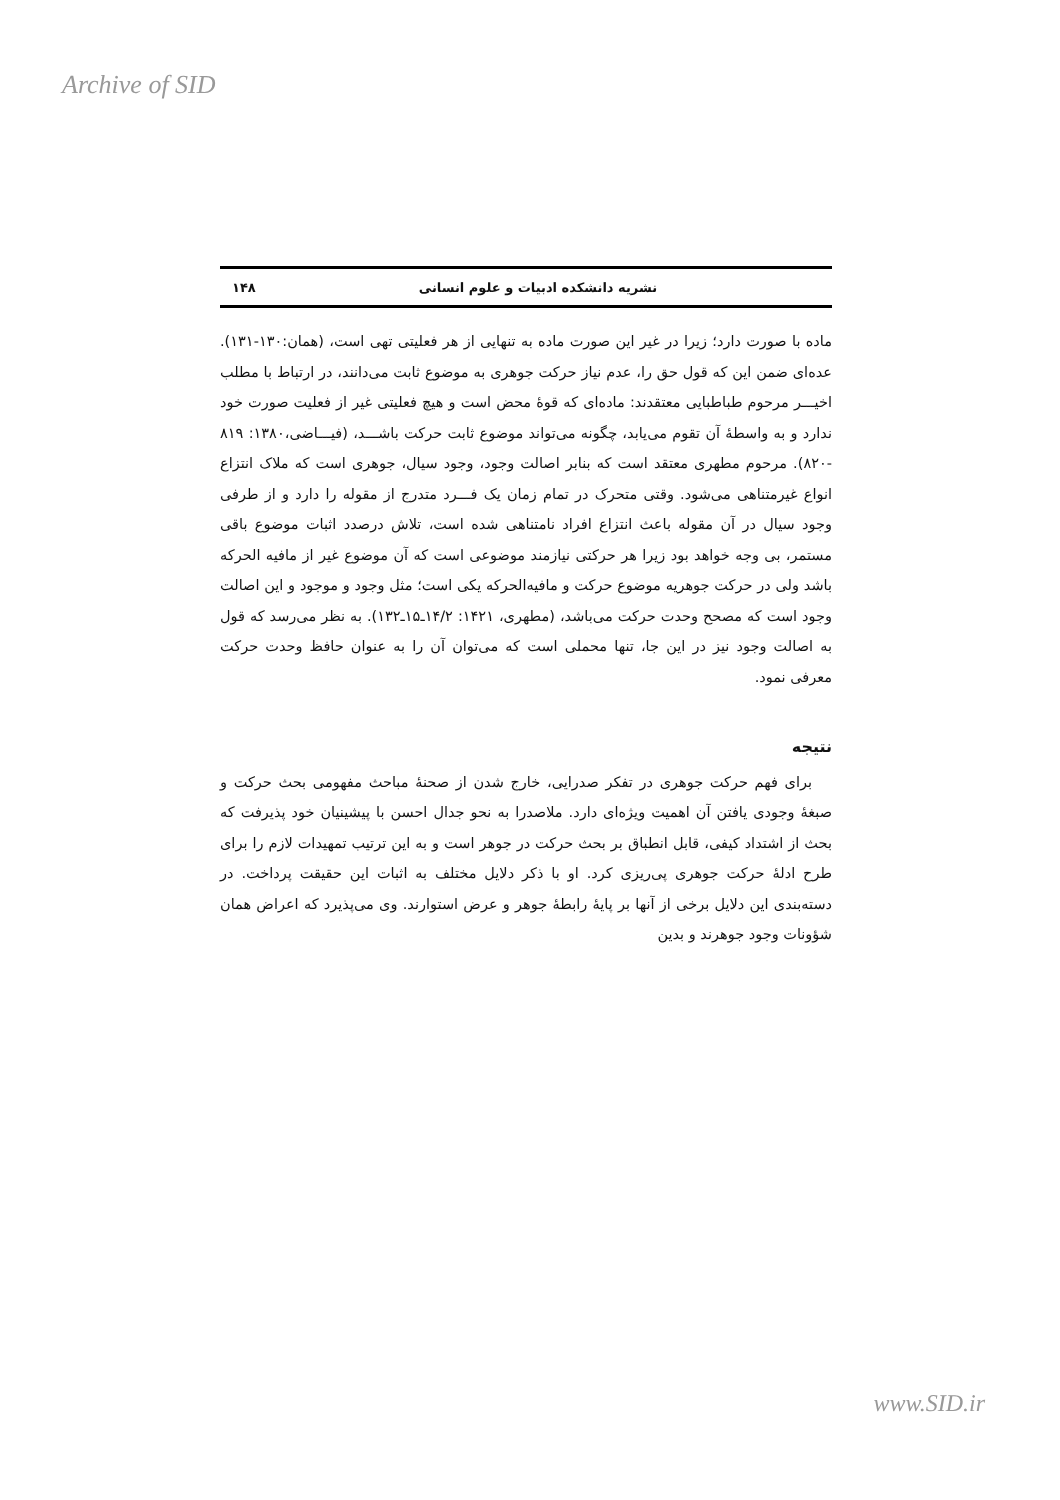Archive of SID
نشریه دانشکده ادبیات و علوم انسانی ۱۴۸
ماده با صورت دارد؛ زیرا در غیر این صورت ماده به تنهایی از هر فعلیتی تهی است، (همان:۱۳۰-۱۳۱). عده‌ای ضمن این که قول حق را، عدم نیاز حرکت جوهری به موضوع ثابت می‌دانند، در ارتباط با مطلب اخیـــر مرحوم طباطبایی معتقدند: ماده‌ای که قوهٔ محض است و هیچ فعلیتی غیر از فعلیت صورت خود ندارد و به واسطهٔ آن تقوم می‌یابد، چگونه می‌تواند موضوع ثابت حرکت باشـــد، (فیـــاضی،۱۳۸۰: ۸۱۹ -۸۲۰). مرحوم مطهری معتقد است که بنابر اصالت وجود، وجود سیال، جوهری است که ملاک انتزاع انواع غیرمتناهی می‌شود. وقتی متحرک در تمام زمان یک فـــرد متدرج از مقوله را دارد و از طرفی وجود سیال در آن مقوله باعث انتزاع افراد نامتناهی شده است، تلاش درصدد اثبات موضوع باقی مستمر، بی وجه خواهد بود زیرا هر حرکتی نیازمند موضوعی است که آن موضوع غیر از مافیه الحرکه باشد ولی در حرکت جوهریه موضوع حرکت و مافیه‌الحرکه یکی است؛ مثل وجود و موجود و این اصالت وجود است که مصحح وحدت حرکت می‌باشد، (مطهری، ۱۴۲۱: ۱۴/۲ـ۱۵ـ۱۳۲). به نظر می‌رسد که قول به اصالت وجود نیز در این جا، تنها محملی است که می‌توان آن را به عنوان حافظ وحدت حرکت معرفی نمود.
نتیجه
برای فهم حرکت جوهری در تفکر صدرایی، خارج شدن از صحنهٔ مباحث مفهومی بحث حرکت و صبغهٔ وجودی یافتن آن اهمیت ویژه‌ای دارد. ملاصدرا به نحو جدال احسن با پیشینیان خود پذیرفت که بحث از اشتداد کیفی، قابل انطباق بر بحث حرکت در جوهر است و به این ترتیب تمهیدات لازم را برای طرح ادلهٔ حرکت جوهری پی‌ریزی کرد. او با ذکر دلایل مختلف به اثبات این حقیقت پرداخت. در دسته‌بندی این دلایل برخی از آنها بر پایهٔ رابطهٔ جوهر و عرض استوارند. وی می‌پذیرد که اعراض همان شؤونات وجود جوهرند و بدین
www.SID.ir